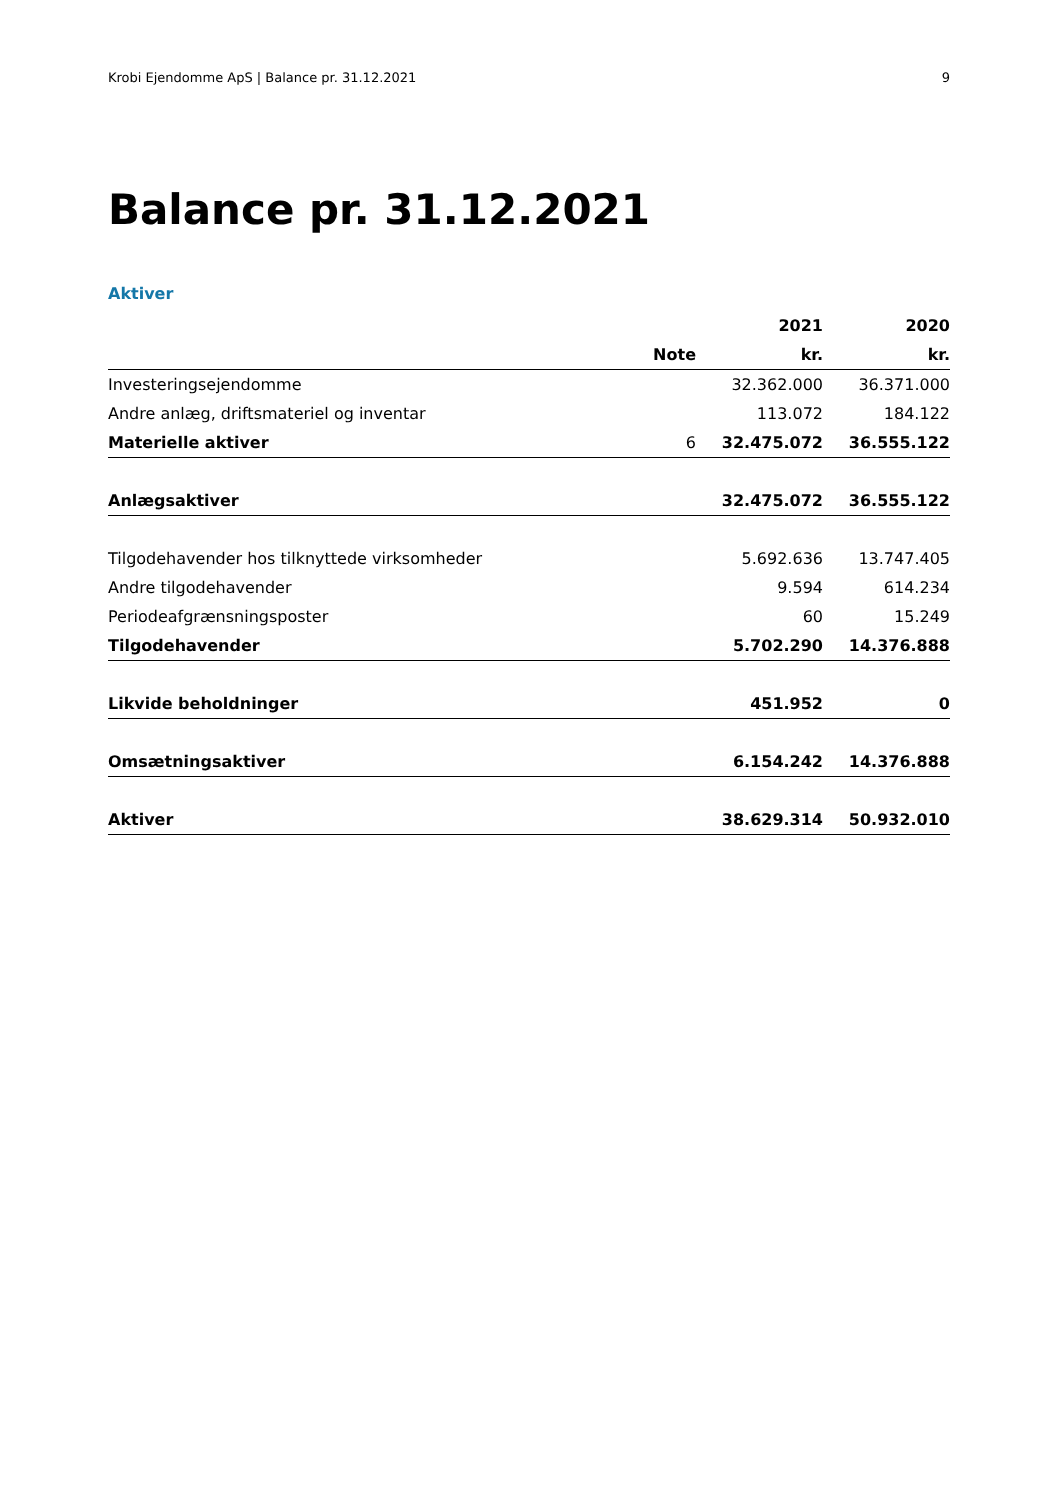Krobi Ejendomme ApS | Balance pr. 31.12.2021 9
Balance pr. 31.12.2021
Aktiver
| | | 2021 | 2020 |
| --- | --- | --- | --- |
| | Note | kr. | kr. |
| Investeringsejendomme | | 32.362.000 | 36.371.000 |
| Andre anlæg, driftsmateriel og inventar | | 113.072 | 184.122 |
| Materielle aktiver | 6 | 32.475.072 | 36.555.122 |
| Anlægsaktiver | | 32.475.072 | 36.555.122 |
| Tilgodehavender hos tilknyttede virksomheder | | 5.692.636 | 13.747.405 |
| Andre tilgodehavender | | 9.594 | 614.234 |
| Periodeafgrænsningsposter | | 60 | 15.249 |
| Tilgodehavender | | 5.702.290 | 14.376.888 |
| Likvide beholdninger | | 451.952 | 0 |
| Omsætningsaktiver | | 6.154.242 | 14.376.888 |
| Aktiver | | 38.629.314 | 50.932.010 |